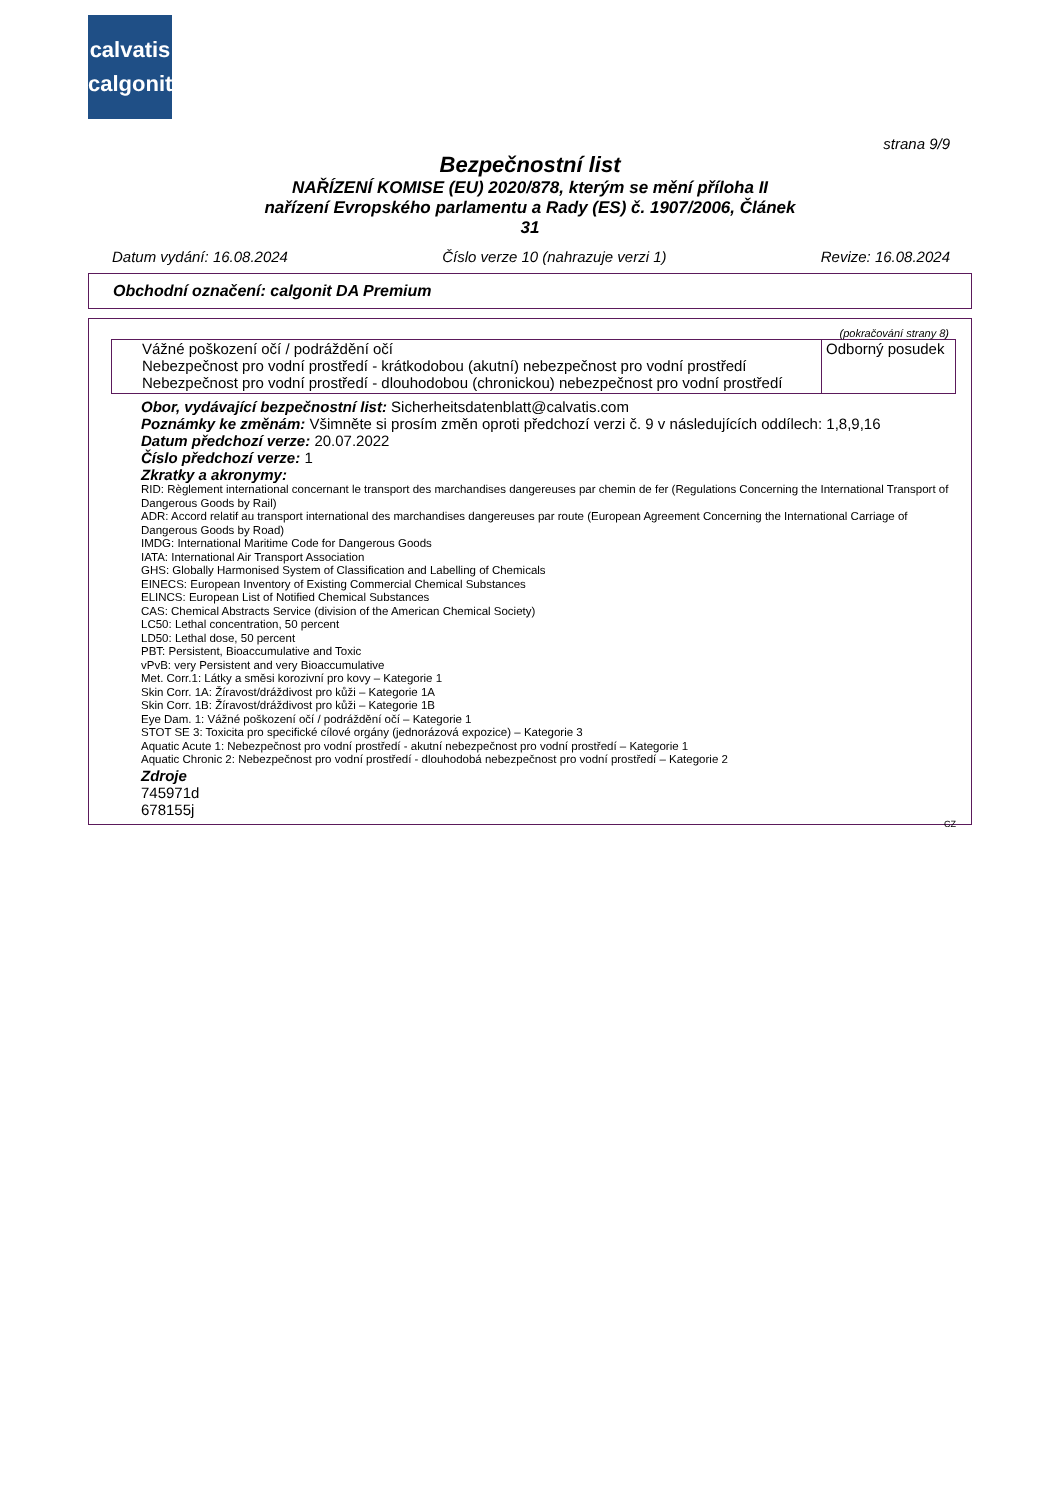calvatis
calgonit
strana 9/9
Bezpečnostní list
NAŘÍZENÍ KOMISE (EU) 2020/878, kterým se mění příloha II
nařízení Evropského parlamentu a Rady (ES) č. 1907/2006, Článek
31
Datum vydání: 16.08.2024 Číslo verze 10 (nahrazuje verzi 1) Revize: 16.08.2024
Obchodní označení: calgonit DA Premium
(pokračování strany 8)
| Vážné poškození očí / podráždění očí Nebezpečnost pro vodní prostředí - krátkodobou (akutní) nebezpečnost pro vodní prostředí Nebezpečnost pro vodní prostředí - dlouhodobou (chronickou) nebezpečnost pro vodní prostředí | Odborný posudek |
Obor, vydávající bezpečnostní list: Sicherheitsdatenblatt@calvatis.com
Poznámky ke změnám: Všimněte si prosím změn oproti předchozí verzi č. 9 v následujících oddílech: 1,8,9,16
Datum předchozí verze: 20.07.2022
Číslo předchozí verze: 1
Zkratky a akronymy:
RID: Règlement international concernant le transport des marchandises dangereuses par chemin de fer (Regulations Concerning the International Transport of Dangerous Goods by Rail)
ADR: Accord relatif au transport international des marchandises dangereuses par route (European Agreement Concerning the International Carriage of Dangerous Goods by Road)
IMDG: International Maritime Code for Dangerous Goods
IATA: International Air Transport Association
GHS: Globally Harmonised System of Classification and Labelling of Chemicals
EINECS: European Inventory of Existing Commercial Chemical Substances
ELINCS: European List of Notified Chemical Substances
CAS: Chemical Abstracts Service (division of the American Chemical Society)
LC50: Lethal concentration, 50 percent
LD50: Lethal dose, 50 percent
PBT: Persistent, Bioaccumulative and Toxic
vPvB: very Persistent and very Bioaccumulative
Met. Corr.1: Látky a směsi korozivní pro kovy – Kategorie 1
Skin Corr. 1A: Žíravost/dráždivost pro kůži – Kategorie 1A
Skin Corr. 1B: Žíravost/dráždivost pro kůži – Kategorie 1B
Eye Dam. 1: Vážné poškození očí / podráždění očí – Kategorie 1
STOT SE 3: Toxicita pro specifické cílové orgány (jednorázová expozice) – Kategorie 3
Aquatic Acute 1: Nebezpečnost pro vodní prostředí - akutní nebezpečnost pro vodní prostředí – Kategorie 1
Aquatic Chronic 2: Nebezpečnost pro vodní prostředí - dlouhodobá nebezpečnost pro vodní prostředí – Kategorie 2
Zdroje
745971d
678155j
CZ